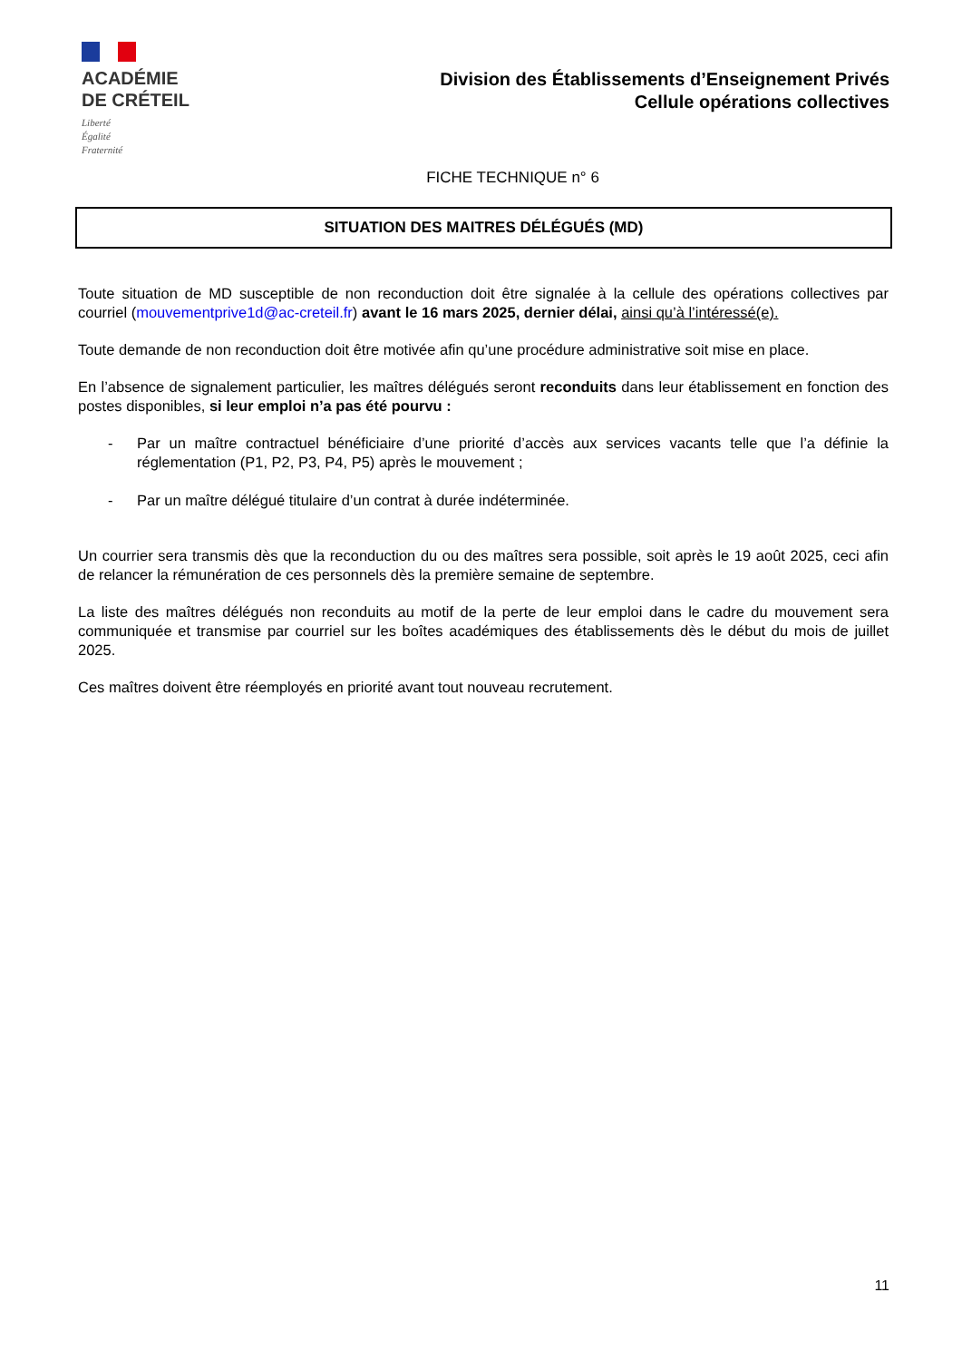ACADÉMIE
DE CRÉTEIL
Liberté
Égalité
Fraternité
Division des Établissements d’Enseignement Privés
Cellule opérations collectives
FICHE TECHNIQUE n° 6
SITUATION DES MAITRES DÉLÉGUÉS (MD)
Toute situation de MD susceptible de non reconduction doit être signalée à la cellule des opérations collectives par courriel (mouvementprive1d@ac-creteil.fr) avant le 16 mars 2025, dernier délai, ainsi qu’à l’intéressé(e).
Toute demande de non reconduction doit être motivée afin qu’une procédure administrative soit mise en place.
En l’absence de signalement particulier, les maîtres délégués seront reconduits dans leur établissement en fonction des postes disponibles, si leur emploi n’a pas été pourvu :
- Par un maître contractuel bénéficiaire d’une priorité d’accès aux services vacants telle que l’a définie la réglementation (P1, P2, P3, P4, P5) après le mouvement ;
- Par un maître délégué titulaire d’un contrat à durée indéterminée.
Un courrier sera transmis dès que la reconduction du ou des maîtres sera possible, soit après le 19 août 2025, ceci afin de relancer la rémunération de ces personnels dès la première semaine de septembre.
La liste des maîtres délégués non reconduits au motif de la perte de leur emploi dans le cadre du mouvement sera communiquée et transmise par courriel sur les boîtes académiques des établissements dès le début du mois de juillet 2025.
Ces maîtres doivent être réemployés en priorité avant tout nouveau recrutement.
11